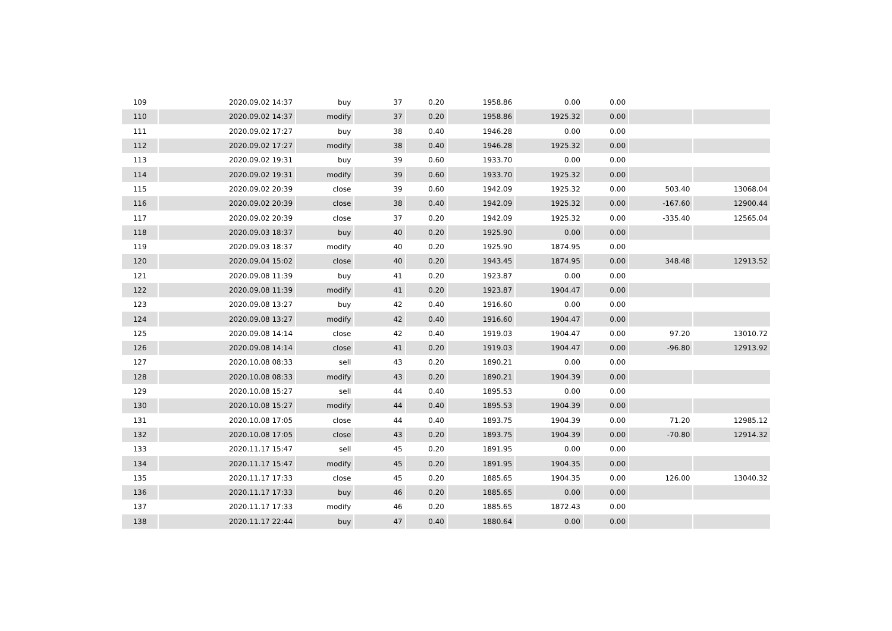| 109 | 2020.09.02 14:37 | buy | 37 | 0.20 | 1958.86 | 0.00 | 0.00 | | |
| 110 | 2020.09.02 14:37 | modify | 37 | 0.20 | 1958.86 | 1925.32 | 0.00 | | |
| 111 | 2020.09.02 17:27 | buy | 38 | 0.40 | 1946.28 | 0.00 | 0.00 | | |
| 112 | 2020.09.02 17:27 | modify | 38 | 0.40 | 1946.28 | 1925.32 | 0.00 | | |
| 113 | 2020.09.02 19:31 | buy | 39 | 0.60 | 1933.70 | 0.00 | 0.00 | | |
| 114 | 2020.09.02 19:31 | modify | 39 | 0.60 | 1933.70 | 1925.32 | 0.00 | | |
| 115 | 2020.09.02 20:39 | close | 39 | 0.60 | 1942.09 | 1925.32 | 0.00 | 503.40 | 13068.04 |
| 116 | 2020.09.02 20:39 | close | 38 | 0.40 | 1942.09 | 1925.32 | 0.00 | -167.60 | 12900.44 |
| 117 | 2020.09.02 20:39 | close | 37 | 0.20 | 1942.09 | 1925.32 | 0.00 | -335.40 | 12565.04 |
| 118 | 2020.09.03 18:37 | buy | 40 | 0.20 | 1925.90 | 0.00 | 0.00 | | |
| 119 | 2020.09.03 18:37 | modify | 40 | 0.20 | 1925.90 | 1874.95 | 0.00 | | |
| 120 | 2020.09.04 15:02 | close | 40 | 0.20 | 1943.45 | 1874.95 | 0.00 | 348.48 | 12913.52 |
| 121 | 2020.09.08 11:39 | buy | 41 | 0.20 | 1923.87 | 0.00 | 0.00 | | |
| 122 | 2020.09.08 11:39 | modify | 41 | 0.20 | 1923.87 | 1904.47 | 0.00 | | |
| 123 | 2020.09.08 13:27 | buy | 42 | 0.40 | 1916.60 | 0.00 | 0.00 | | |
| 124 | 2020.09.08 13:27 | modify | 42 | 0.40 | 1916.60 | 1904.47 | 0.00 | | |
| 125 | 2020.09.08 14:14 | close | 42 | 0.40 | 1919.03 | 1904.47 | 0.00 | 97.20 | 13010.72 |
| 126 | 2020.09.08 14:14 | close | 41 | 0.20 | 1919.03 | 1904.47 | 0.00 | -96.80 | 12913.92 |
| 127 | 2020.10.08 08:33 | sell | 43 | 0.20 | 1890.21 | 0.00 | 0.00 | | |
| 128 | 2020.10.08 08:33 | modify | 43 | 0.20 | 1890.21 | 1904.39 | 0.00 | | |
| 129 | 2020.10.08 15:27 | sell | 44 | 0.40 | 1895.53 | 0.00 | 0.00 | | |
| 130 | 2020.10.08 15:27 | modify | 44 | 0.40 | 1895.53 | 1904.39 | 0.00 | | |
| 131 | 2020.10.08 17:05 | close | 44 | 0.40 | 1893.75 | 1904.39 | 0.00 | 71.20 | 12985.12 |
| 132 | 2020.10.08 17:05 | close | 43 | 0.20 | 1893.75 | 1904.39 | 0.00 | -70.80 | 12914.32 |
| 133 | 2020.11.17 15:47 | sell | 45 | 0.20 | 1891.95 | 0.00 | 0.00 | | |
| 134 | 2020.11.17 15:47 | modify | 45 | 0.20 | 1891.95 | 1904.35 | 0.00 | | |
| 135 | 2020.11.17 17:33 | close | 45 | 0.20 | 1885.65 | 1904.35 | 0.00 | 126.00 | 13040.32 |
| 136 | 2020.11.17 17:33 | buy | 46 | 0.20 | 1885.65 | 0.00 | 0.00 | | |
| 137 | 2020.11.17 17:33 | modify | 46 | 0.20 | 1885.65 | 1872.43 | 0.00 | | |
| 138 | 2020.11.17 22:44 | buy | 47 | 0.40 | 1880.64 | 0.00 | 0.00 | | |